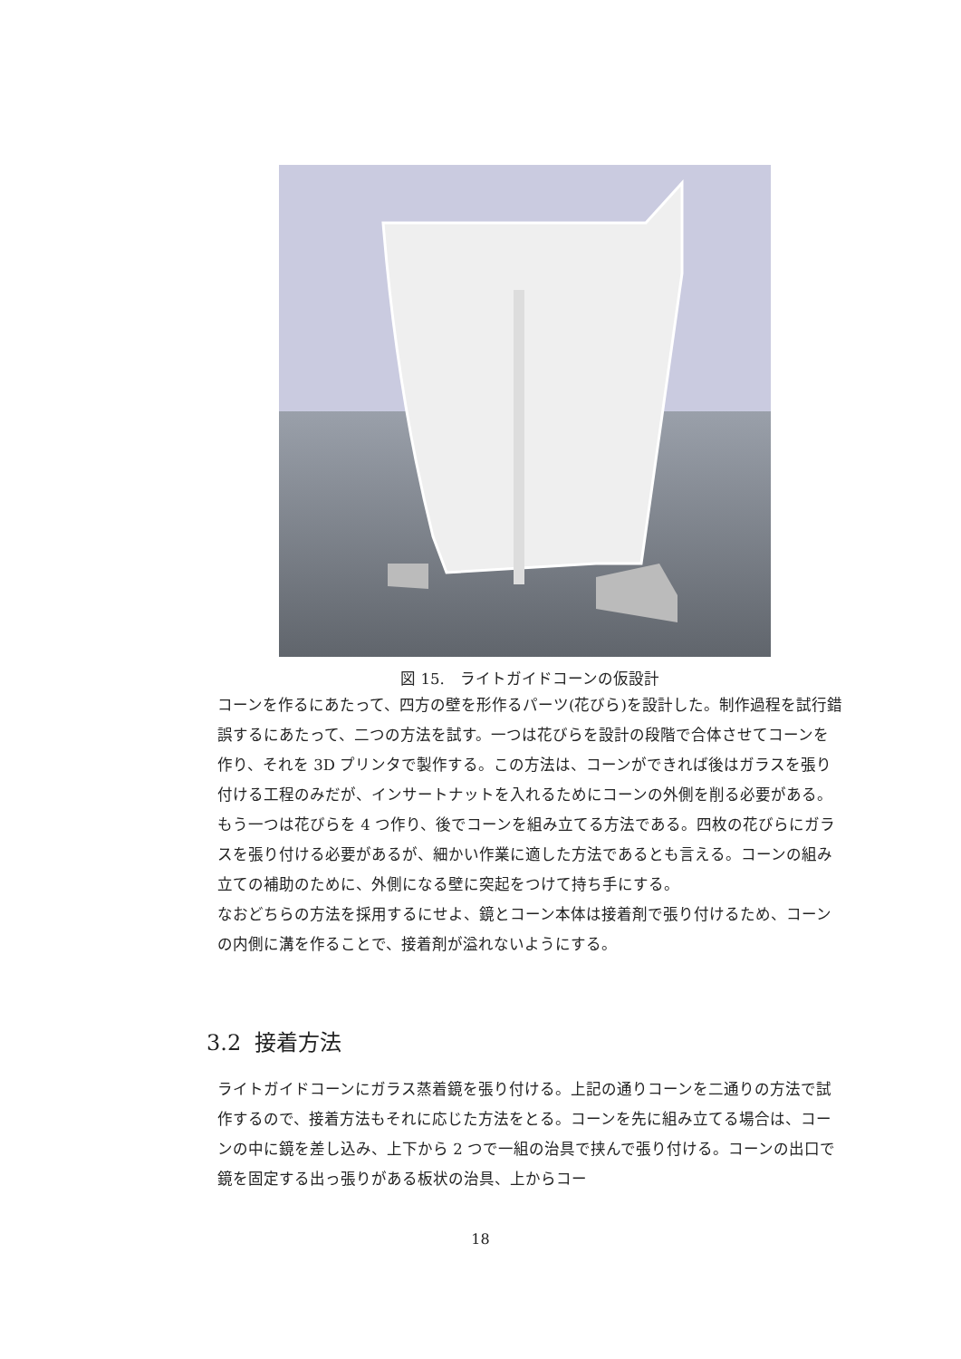図 15.　ライトガイドコーンの仮設計
コーンを作るにあたって、四方の壁を形作るパーツ(花びら)を設計した。制作過程を試行錯誤するにあたって、二つの方法を試す。一つは花びらを設計の段階で合体させてコーンを作り、それを 3D プリンタで製作する。この方法は、コーンができれば後はガラスを張り付ける工程のみだが、インサートナットを入れるためにコーンの外側を削る必要がある。もう一つは花びらを 4 つ作り、後でコーンを組み立てる方法である。四枚の花びらにガラスを張り付ける必要があるが、細かい作業に適した方法であるとも言える。コーンの組み立ての補助のために、外側になる壁に突起をつけて持ち手にする。
なおどちらの方法を採用するにせよ、鏡とコーン本体は接着剤で張り付けるため、コーンの内側に溝を作ることで、接着剤が溢れないようにする。
3.2 接着方法
ライトガイドコーンにガラス蒸着鏡を張り付ける。上記の通りコーンを二通りの方法で試作するので、接着方法もそれに応じた方法をとる。コーンを先に組み立てる場合は、コーンの中に鏡を差し込み、上下から 2 つで一組の治具で挟んで張り付ける。コーンの出口で鏡を固定する出っ張りがある板状の治具、上からコー
18